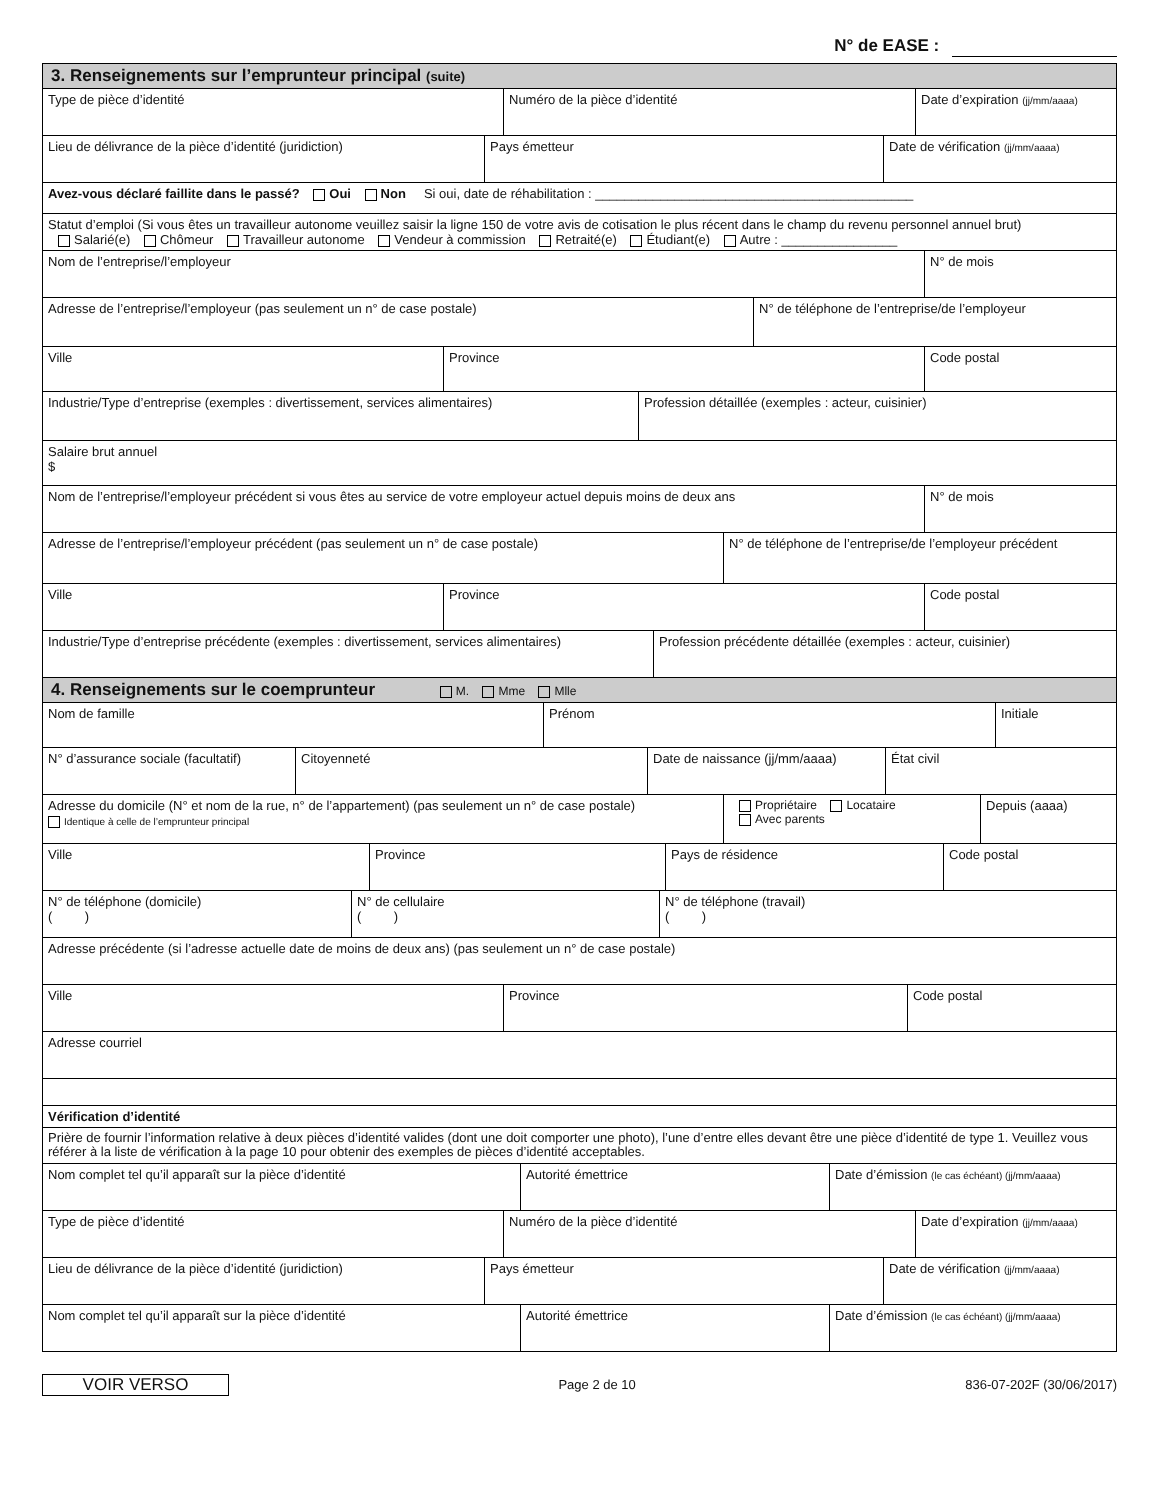N° de EASE :
3. Renseignements sur l’emprunteur principal (suite)
Type de pièce d’identité Numéro de la pièce d’identité Date d’expiration (jj/mm/aaaa)
Lieu de délivrance de la pièce d’identité (juridiction) Pays émetteur Date de vérification (jj/mm/aaaa)
Avez-vous déclaré faillite dans le passé? Oui Non Si oui, date de réhabilitation : ____________________________________________
Statut d’emploi (Si vous êtes un travailleur autonome veuillez saisir la ligne 150 de votre avis de cotisation le plus récent dans le champ du revenu personnel annuel brut)
Salarié(e) Chômeur Travailleur autonome Vendeur à commission Retraité(e) Étudiant(e) Autre : ________________
Nom de l’entreprise/l’employeur N° de mois
Adresse de l’entreprise/l’employeur (pas seulement un n° de case postale) N° de téléphone de l’entreprise/de l’employeur
Ville Province Code postal
Industrie/Type d’entreprise (exemples : divertissement, services alimentaires)
Profession détaillée (exemples : acteur, cuisinier)
Salaire brut annuel
$
Nom de l’entreprise/l’employeur précédent si vous êtes au service de votre employeur actuel depuis moins de deux ans
N° de mois
Adresse de l’entreprise/l’employeur précédent (pas seulement un n° de case postale) N° de téléphone de l’entreprise/de l’employeur précédent
Ville Province Code postal
Industrie/Type d’entreprise précédente (exemples : divertissement, services alimentaires)
Profession précédente détaillée (exemples : acteur, cuisinier)
4. Renseignements sur le coemprunteur M. Mme Mlle
Nom de famille Prénom Initiale
N° d’assurance sociale (facultatif)
Citoyenneté Date de naissance (jj/mm/aaaa) État civil
Adresse du domicile (N° et nom de la rue, n° de l’appartement) (pas seulement un n° de case postale)
Identique à celle de l’emprunteur principal
Propriétaire Locataire
Avec parents
Depuis (aaaa)
Ville Province Pays de résidence Code postal
N° de téléphone (domicile)
( )
N° de cellulaire
( )
N° de téléphone (travail)
( )
Adresse précédente (si l’adresse actuelle date de moins de deux ans) (pas seulement un n° de case postale)
Ville Province Code postal
Adresse courriel
Vérification d’identité
Prière de fournir l’information relative à deux pièces d’identité valides (dont une doit comporter une photo), l’une d’entre elles devant être une pièce d’identité de type 1. Veuillez vous référer à la liste de vérification à la page 10 pour obtenir des exemples de pièces d’identité acceptables.
Nom complet tel qu’il apparaît sur la pièce d’identité Autorité émettrice Date d’émission (le cas échéant) (jj/mm/aaaa)
Type de pièce d’identité Numéro de la pièce d’identité Date d’expiration (jj/mm/aaaa)
Lieu de délivrance de la pièce d’identité (juridiction) Pays émetteur Date de vérification (jj/mm/aaaa)
Nom complet tel qu’il apparaît sur la pièce d’identité Autorité émettrice Date d’émission (le cas échéant) (jj/mm/aaaa)
VOIR VERSO
Page 2 de 10 836-07-202F (30/06/2017)